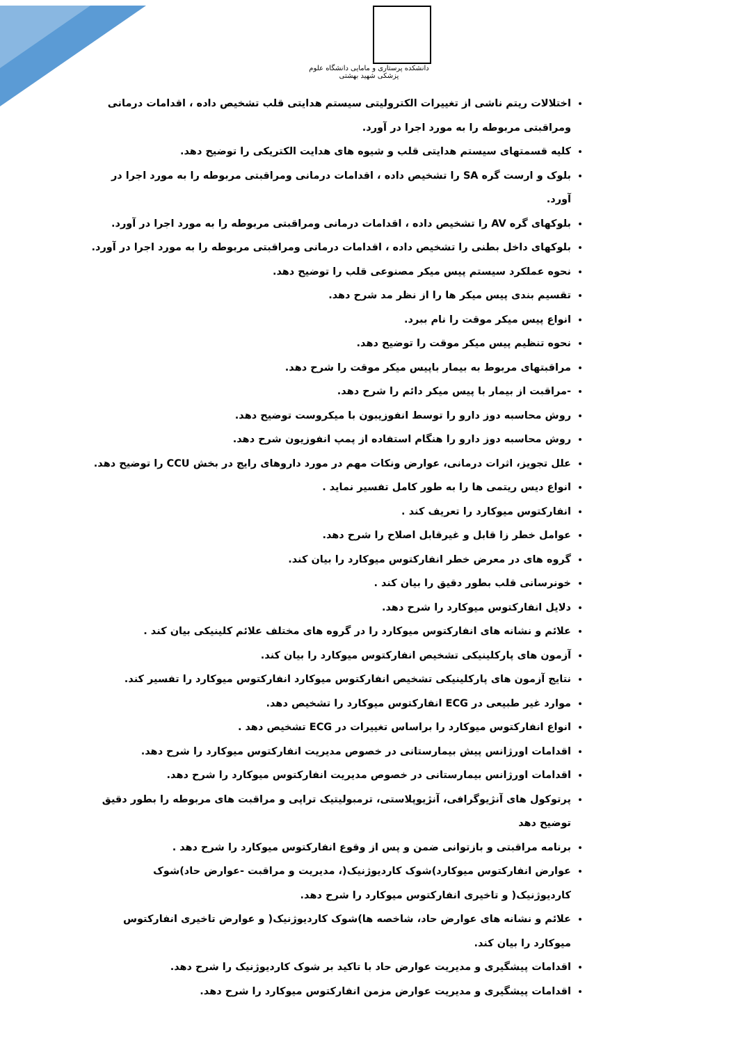دانشکده پرستاری و مامایی دانشگاه علوم پزشکی شهید بهشتی
اختلالات ریتم ناشی از تغییرات الکترولیتی سیستم هدایتی قلب تشخیص داده ، اقدامات درمانی ومراقبتی مربوطه را به مورد اجرا در آورد.
کلیه قسمتهای سیستم هدایتی قلب و شیوه های هدایت الکتریکی را توضیح دهد.
بلوک و ارست گره SA را تشخیص داده ، اقدامات درمانی ومراقبتی مربوطه را به مورد اجرا در آورد.
بلوکهای گره AV را تشخیص داده ، اقدامات درمانی ومراقبتی مربوطه را به مورد اجرا در آورد.
بلوکهای داخل بطنی را تشخیص داده ، اقدامات درمانی ومراقبتی مربوطه را به مورد اجرا در آورد.
نحوه عملکرد سیستم پیس میکر مصنوعی قلب را توضیح دهد.
تقسیم بندی پیس میکر ها را از نظر مد شرح دهد.
انواع پیس میکر موقت را نام ببرد.
نحوه تنظیم پیس میکر موقت را توضیح دهد.
مراقبتهای مربوط به بیمار باپیس میکر موقت را شرح دهد.
-مراقبت از بیمار با پیس میکر دائم را شرح دهد.
روش محاسبه دوز دارو را توسط انفوزیبون با میکروست توضیح دهد.
روش محاسبه دوز دارو را هنگام استفاده از پمپ انفوزیون شرح دهد.
علل تجویز، اثرات درمانی، عوارض ونکات مهم در مورد داروهای رایج در بخش CCU را توضیح دهد.
انواع دیس ریتمی ها را به طور کامل تفسیر نماید .
انفارکتوس میوکارد را تعریف کند .
عوامل خطر زا قابل و غیرقابل اصلاح را شرح دهد.
گروه های در معرض خطر انفارکتوس میوکارد را بیان کند.
خونرسانی قلب بطور دقیق را بیان کند .
دلایل انفارکتوس میوکارد را شرح دهد.
علائم و نشانه های انفارکتوس میوکارد را در گروه های مختلف علائم کلینیکی بیان کند .
آزمون های پارکلینیکی تشخیص انفارکتوس میوکارد را بیان کند.
نتایج آزمون های پارکلینیکی تشخیص انفارکتوس میوکارد انفارکتوس میوکارد را تفسیر کند.
موارد غیر طبیعی در ECG انفارکتوس میوکارد را تشخیص دهد.
انواع انفارکتوس میوکارد را براساس تغییرات در ECG تشخیص دهد .
اقدامات اورژانس پیش بیمارستانی در خصوص مدیریت انفارکتوس میوکارد را شرح دهد.
اقدامات اورژانس بیمارستانی در خصوص مدیریت انفارکتوس میوکارد را شرح دهد.
پرتوکول های آنژیوگرافی، آنژیوپلاستی، ترمبولیتیک تراپی و مراقبت های مربوطه را بطور دقیق توضیح دهد
برنامه مراقبتی و بازتوانی ضمن و پس از وقوع انفارکتوس میوکارد را شرح دهد .
عوارض انفارکتوس میوکارد)شوک کاردیوژنیک(، مدیریت و مراقبت -عوارض حاد)شوک کاردیوژنیک( و تاخیری انفارکتوس میوکارد را شرح دهد.
علائم و نشانه های عوارض حاد، شاخصه ها)شوک کاردیوژنیک( و عوارض تاخیری انفارکتوس میوکارد را بیان کند.
اقدامات پیشگیری و مدیریت عوارض حاد با تاکید بر شوک کاردیوژنیک را شرح دهد.
اقدامات پیشگیری و مدیریت عوارض مزمن انفارکتوس میوکارد را شرح دهد.